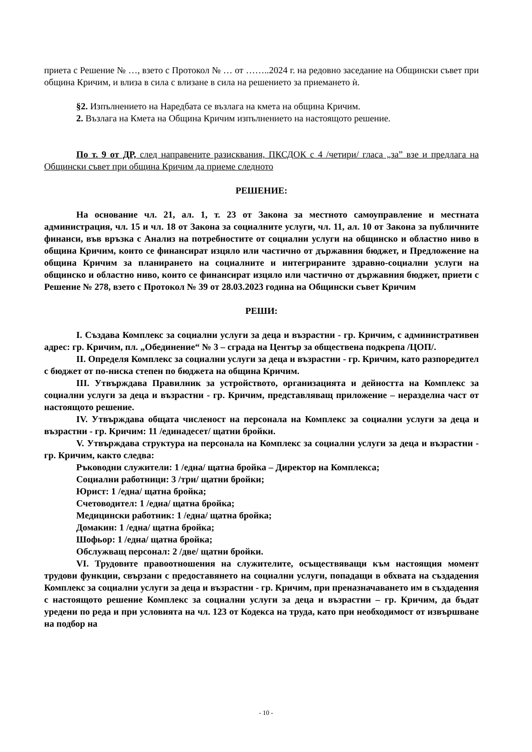приета с Решение № …, взето с Протокол № … от ……..2024 г. на редовно заседание на Общински съвет при община Кричим, и влиза в сила с влизане в сила на решението за приемането ѝ.
§2. Изпълнението на Наредбата се възлага на кмета на община Кричим.
2. Възлага на Кмета на Община Кричим изпълнението на настоящото решение.
По т. 9 от ДР, след направените разисквания, ПКСДОК с 4 /четири/ гласа „за” взе и предлага на Общински съвет при община Кричим да приеме следното
РЕШЕНИЕ:
На основание чл. 21, ал. 1, т. 23 от Закона за местното самоуправление и местната администрация, чл. 15 и чл. 18 от Закона за социалните услуги, чл. 11, ал. 10 от Закона за публичните финанси, във връзка с Анализ на потребностите от социални услуги на общинско и областно ниво в община Кричим, които се финансират изцяло или частично от държавния бюджет, и Предложение на община Кричим за планирането на социалните и интегрираните здравно-социални услуги на общинско и областно ниво, които се финансират изцяло или частично от държавния бюджет, приети с Решение № 278, взето с Протокол № 39 от 28.03.2023 година на Общински съвет Кричим
РЕШИ:
I. Създава Комплекс за социални услуги за деца и възрастни - гр. Кричим, с административен адрес: гр. Кричим, пл. „Обединение“ № 3 – сграда на Център за обществена подкрепа /ЦОП/.
II. Определя Комплекс за социални услуги за деца и възрастни - гр. Кричим, като разпоредител с бюджет от по-ниска степен по бюджета на община Кричим.
III. Утвърждава Правилник за устройството, организацията и дейността на Комплекс за социални услуги за деца и възрастни - гр. Кричим, представляващ приложение – неразделна част от настоящото решение.
IV. Утвърждава общата численост на персонала на Комплекс за социални услуги за деца и възрастни - гр. Кричим: 11 /единадесет/ щатни бройки.
V. Утвърждава структура на персонала на Комплекс за социални услуги за деца и възрастни - гр. Кричим, както следва:
Ръководни служители: 1 /една/ щатна бройка – Директор на Комплекса;
Социални работници: 3 /три/ щатни бройки;
Юрист: 1 /една/ щатна бройка;
Счетоводител: 1 /една/ щатна бройка;
Медицински работник: 1 /една/ щатна бройка;
Домакин: 1 /една/ щатна бройка;
Шофьор: 1 /една/ щатна бройка;
Обслужващ персонал: 2 /две/ щатни бройки.
VI. Трудовите правоотношения на служителите, осъществяващи към настоящия момент трудови функции, свързани с предоставянето на социални услуги, попадащи в обхвата на създадения Комплекс за социални услуги за деца и възрастни - гр. Кричим, при преназначаването им в създадения с настоящото решение Комплекс за социални услуги за деца и възрастни – гр. Кричим, да бъдат уредени по реда и при условията на чл. 123 от Кодекса на труда, като при необходимост от извършване на подбор на
- 10 -